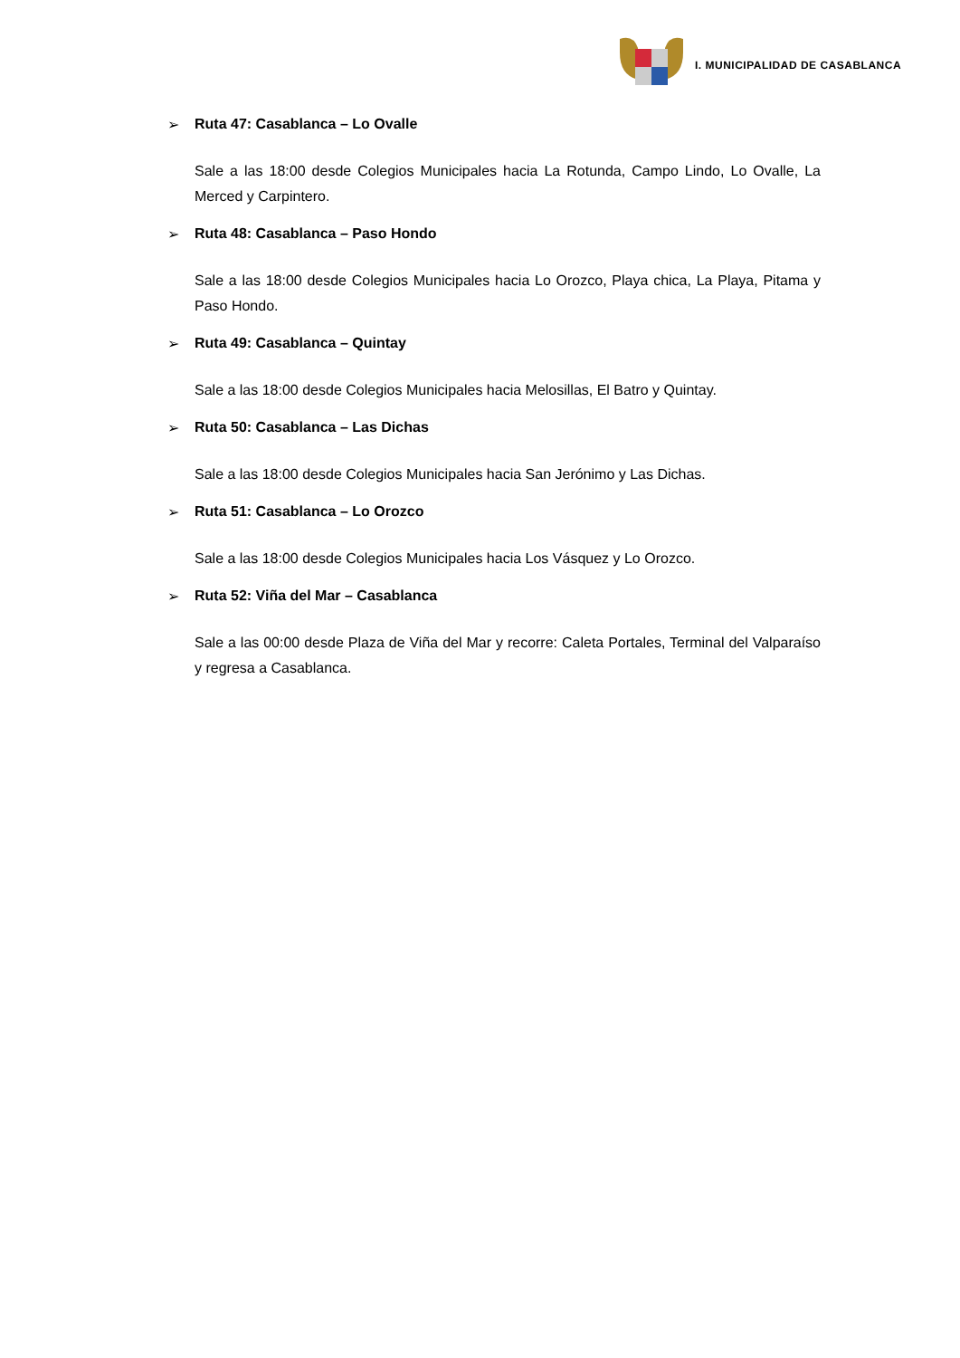I. MUNICIPALIDAD DE CASABLANCA
➢ Ruta 47: Casablanca – Lo Ovalle
Sale a las 18:00 desde Colegios Municipales hacia La Rotunda, Campo Lindo, Lo Ovalle, La Merced y Carpintero.
➢ Ruta 48: Casablanca – Paso Hondo
Sale a las 18:00 desde Colegios Municipales hacia Lo Orozco, Playa chica, La Playa, Pitama y Paso Hondo.
➢ Ruta 49: Casablanca – Quintay
Sale a las 18:00 desde Colegios Municipales hacia Melosillas, El Batro y Quintay.
➢ Ruta 50: Casablanca – Las Dichas
Sale a las 18:00 desde Colegios Municipales hacia San Jerónimo y Las Dichas.
➢ Ruta 51: Casablanca – Lo Orozco
Sale a las 18:00 desde Colegios Municipales hacia Los Vásquez y Lo Orozco.
➢ Ruta 52: Viña del Mar – Casablanca
Sale a las 00:00 desde Plaza de Viña del Mar y recorre: Caleta Portales, Terminal del Valparaíso y regresa a Casablanca.